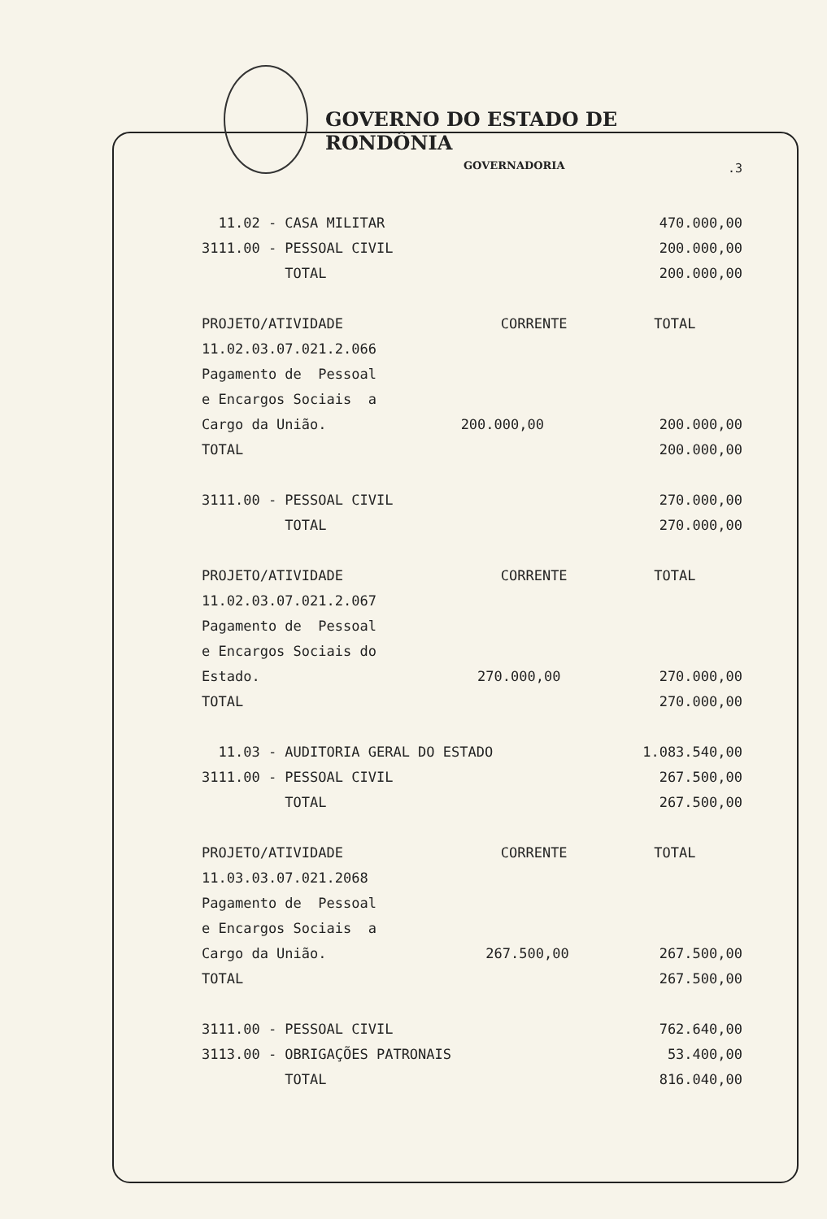GOVERNO DO ESTADO DE RONDÔNIA
GOVERNADORIA
.3
| 11.02 - CASA MILITAR | | 470.000,00 |
| 3111.00 - PESSOAL CIVIL | | 200.000,00 |
| TOTAL | | 200.000,00 |
| PROJETO/ATIVIDADE | CORRENTE | TOTAL |
| 11.02.03.07.021.2.066 | | |
| Pagamento de Pessoal | | |
| e Encargos Sociais a | | |
| Cargo da União. | 200.000,00 | 200.000,00 |
| TOTAL | | 200.000,00 |
| 3111.00 - PESSOAL CIVIL | | 270.000,00 |
| TOTAL | | 270.000,00 |
| PROJETO/ATIVIDADE | CORRENTE | TOTAL |
| 11.02.03.07.021.2.067 | | |
| Pagamento de Pessoal | | |
| e Encargos Sociais do | | |
| Estado. | 270.000,00 | 270.000,00 |
| TOTAL | | 270.000,00 |
| 11.03 - AUDITORIA GERAL DO ESTADO | | 1.083.540,00 |
| 3111.00 - PESSOAL CIVIL | | 267.500,00 |
| TOTAL | | 267.500,00 |
| PROJETO/ATIVIDADE | CORRENTE | TOTAL |
| 11.03.03.07.021.2068 | | |
| Pagamento de Pessoal | | |
| e Encargos Sociais a | | |
| Cargo da União. | 267.500,00 | 267.500,00 |
| TOTAL | | 267.500,00 |
| 3111.00 - PESSOAL CIVIL | | 762.640,00 |
| 3113.00 - OBRIGAÇÕES PATRONAIS | | 53.400,00 |
| TOTAL | | 816.040,00 |